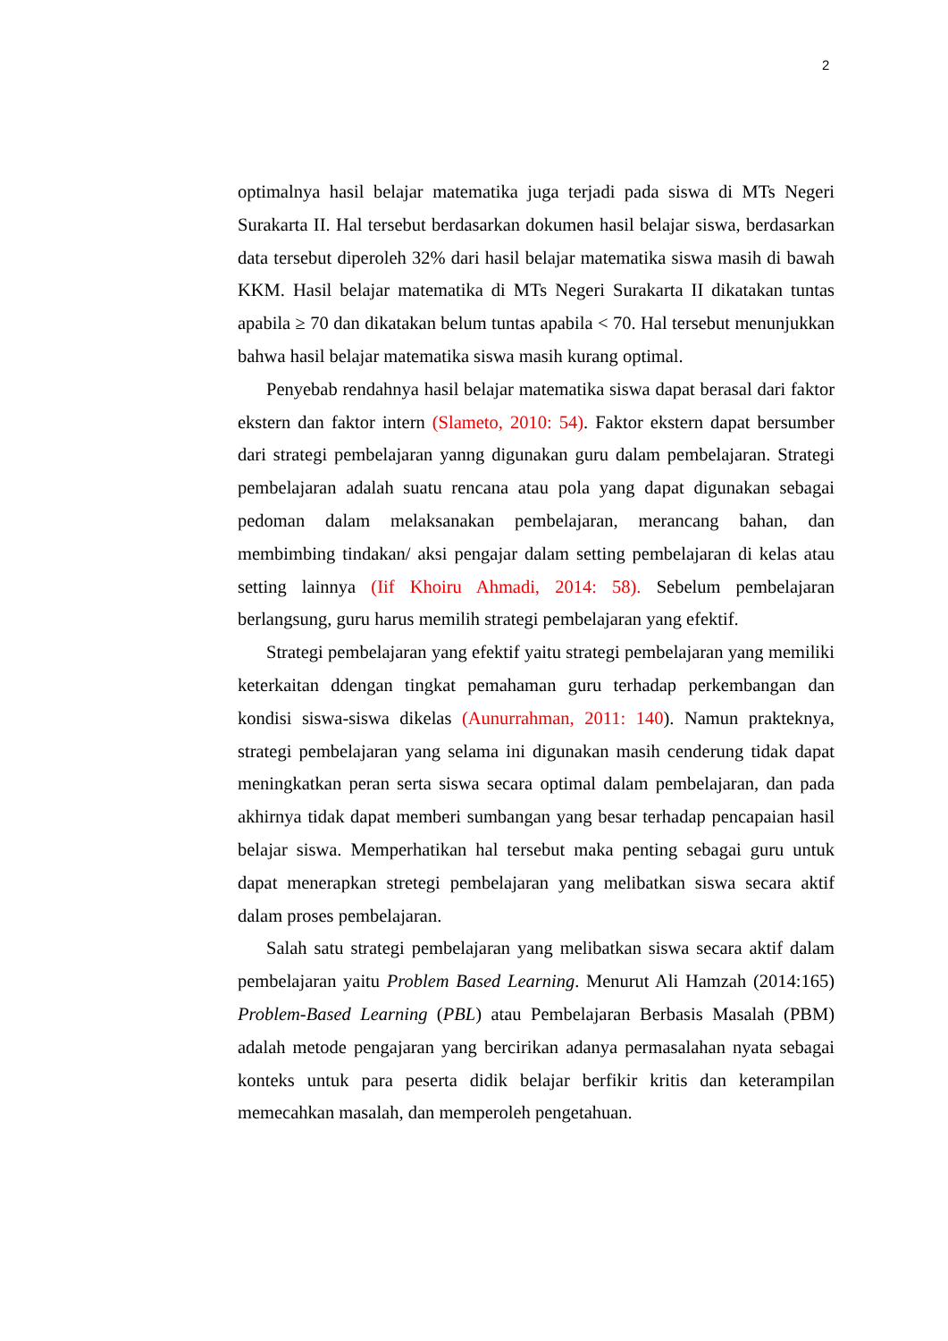2
optimalnya hasil belajar matematika juga terjadi pada siswa di MTs Negeri Surakarta II. Hal tersebut berdasarkan dokumen hasil belajar siswa, berdasarkan data tersebut diperoleh 32% dari hasil belajar matematika siswa masih di bawah KKM. Hasil belajar matematika di MTs Negeri Surakarta II dikatakan tuntas apabila ≥ 70 dan dikatakan belum tuntas apabila < 70. Hal tersebut menunjukkan bahwa hasil belajar matematika siswa masih kurang optimal.
Penyebab rendahnya hasil belajar matematika siswa dapat berasal dari faktor ekstern dan faktor intern (Slameto, 2010: 54). Faktor ekstern dapat bersumber dari strategi pembelajaran yanng digunakan guru dalam pembelajaran. Strategi pembelajaran adalah suatu rencana atau pola yang dapat digunakan sebagai pedoman dalam melaksanakan pembelajaran, merancang bahan, dan membimbing tindakan/ aksi pengajar dalam setting pembelajaran di kelas atau setting lainnya (Iif Khoiru Ahmadi, 2014: 58). Sebelum pembelajaran berlangsung, guru harus memilih strategi pembelajaran yang efektif.
Strategi pembelajaran yang efektif yaitu strategi pembelajaran yang memiliki keterkaitan ddengan tingkat pemahaman guru terhadap perkembangan dan kondisi siswa-siswa dikelas (Aunurrahman, 2011: 140). Namun prakteknya, strategi pembelajaran yang selama ini digunakan masih cenderung tidak dapat meningkatkan peran serta siswa secara optimal dalam pembelajaran, dan pada akhirnya tidak dapat memberi sumbangan yang besar terhadap pencapaian hasil belajar siswa. Memperhatikan hal tersebut maka penting sebagai guru untuk dapat menerapkan stretegi pembelajaran yang melibatkan siswa secara aktif dalam proses pembelajaran.
Salah satu strategi pembelajaran yang melibatkan siswa secara aktif dalam pembelajaran yaitu Problem Based Learning. Menurut Ali Hamzah (2014:165) Problem-Based Learning (PBL) atau Pembelajaran Berbasis Masalah (PBM) adalah metode pengajaran yang bercirikan adanya permasalahan nyata sebagai konteks untuk para peserta didik belajar berfikir kritis dan keterampilan memecahkan masalah, dan memperoleh pengetahuan.